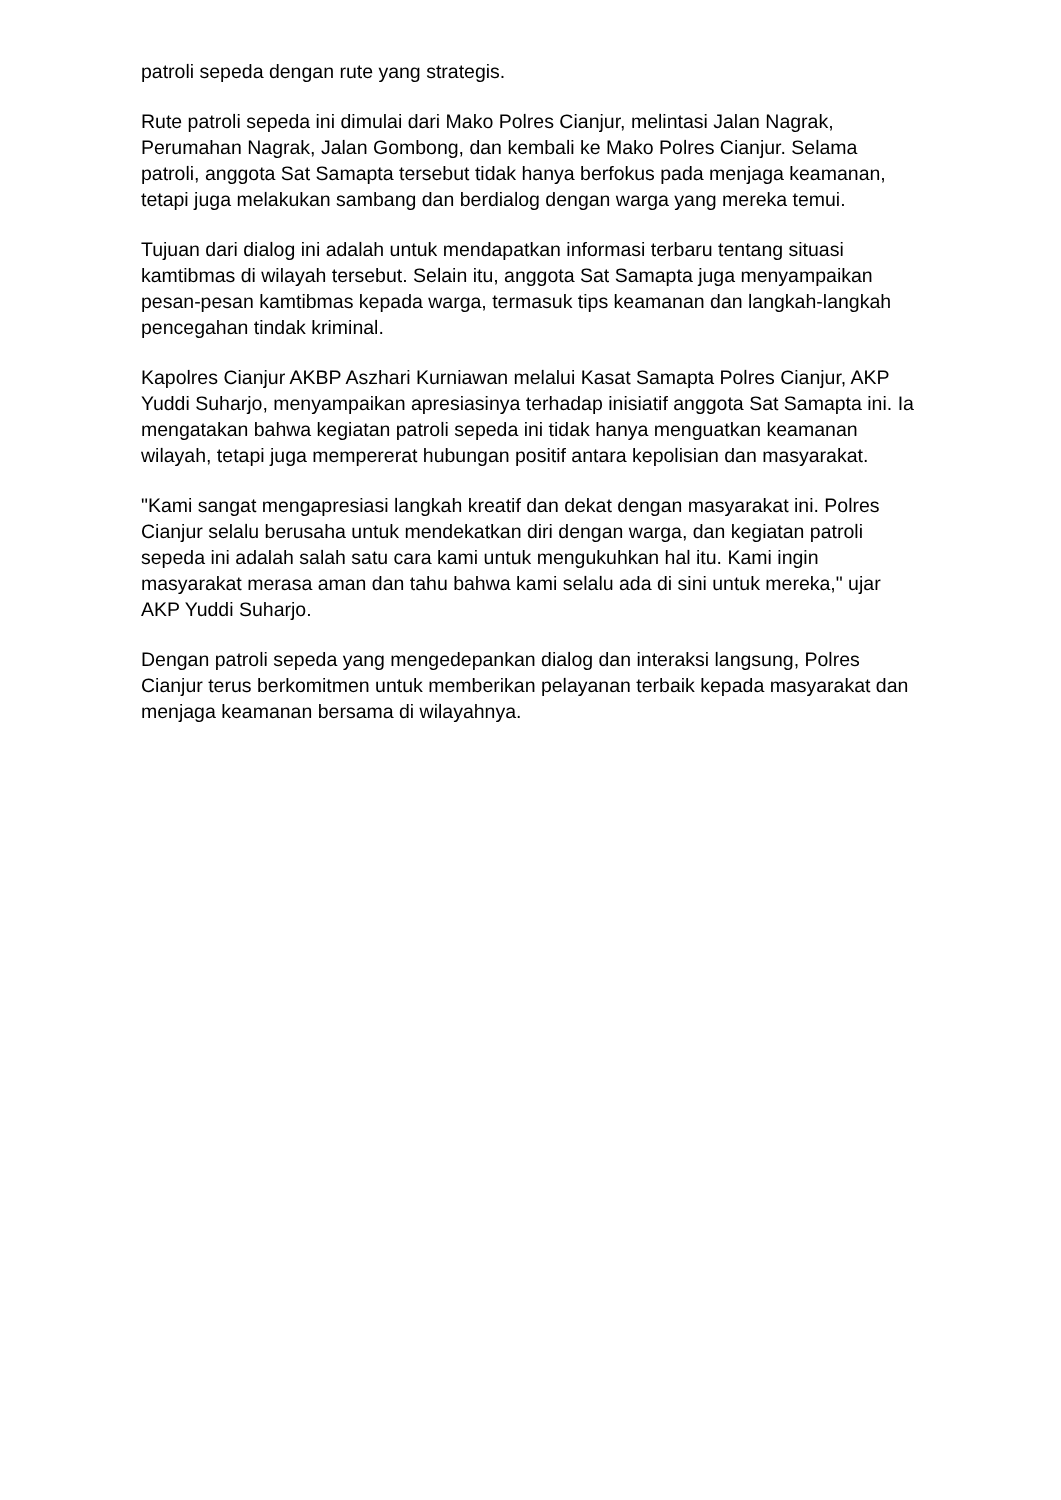patroli sepeda dengan rute yang strategis.
Rute patroli sepeda ini dimulai dari Mako Polres Cianjur, melintasi Jalan Nagrak, Perumahan Nagrak, Jalan Gombong, dan kembali ke Mako Polres Cianjur. Selama patroli, anggota Sat Samapta tersebut tidak hanya berfokus pada menjaga keamanan, tetapi juga melakukan sambang dan berdialog dengan warga yang mereka temui.
Tujuan dari dialog ini adalah untuk mendapatkan informasi terbaru tentang situasi kamtibmas di wilayah tersebut. Selain itu, anggota Sat Samapta juga menyampaikan pesan-pesan kamtibmas kepada warga, termasuk tips keamanan dan langkah-langkah pencegahan tindak kriminal.
Kapolres Cianjur AKBP Aszhari Kurniawan melalui Kasat Samapta Polres Cianjur, AKP Yuddi Suharjo, menyampaikan apresiasinya terhadap inisiatif anggota Sat Samapta ini. Ia mengatakan bahwa kegiatan patroli sepeda ini tidak hanya menguatkan keamanan wilayah, tetapi juga mempererat hubungan positif antara kepolisian dan masyarakat.
"Kami sangat mengapresiasi langkah kreatif dan dekat dengan masyarakat ini. Polres Cianjur selalu berusaha untuk mendekatkan diri dengan warga, dan kegiatan patroli sepeda ini adalah salah satu cara kami untuk mengukuhkan hal itu. Kami ingin masyarakat merasa aman dan tahu bahwa kami selalu ada di sini untuk mereka," ujar AKP Yuddi Suharjo.
Dengan patroli sepeda yang mengedepankan dialog dan interaksi langsung, Polres Cianjur terus berkomitmen untuk memberikan pelayanan terbaik kepada masyarakat dan menjaga keamanan bersama di wilayahnya.